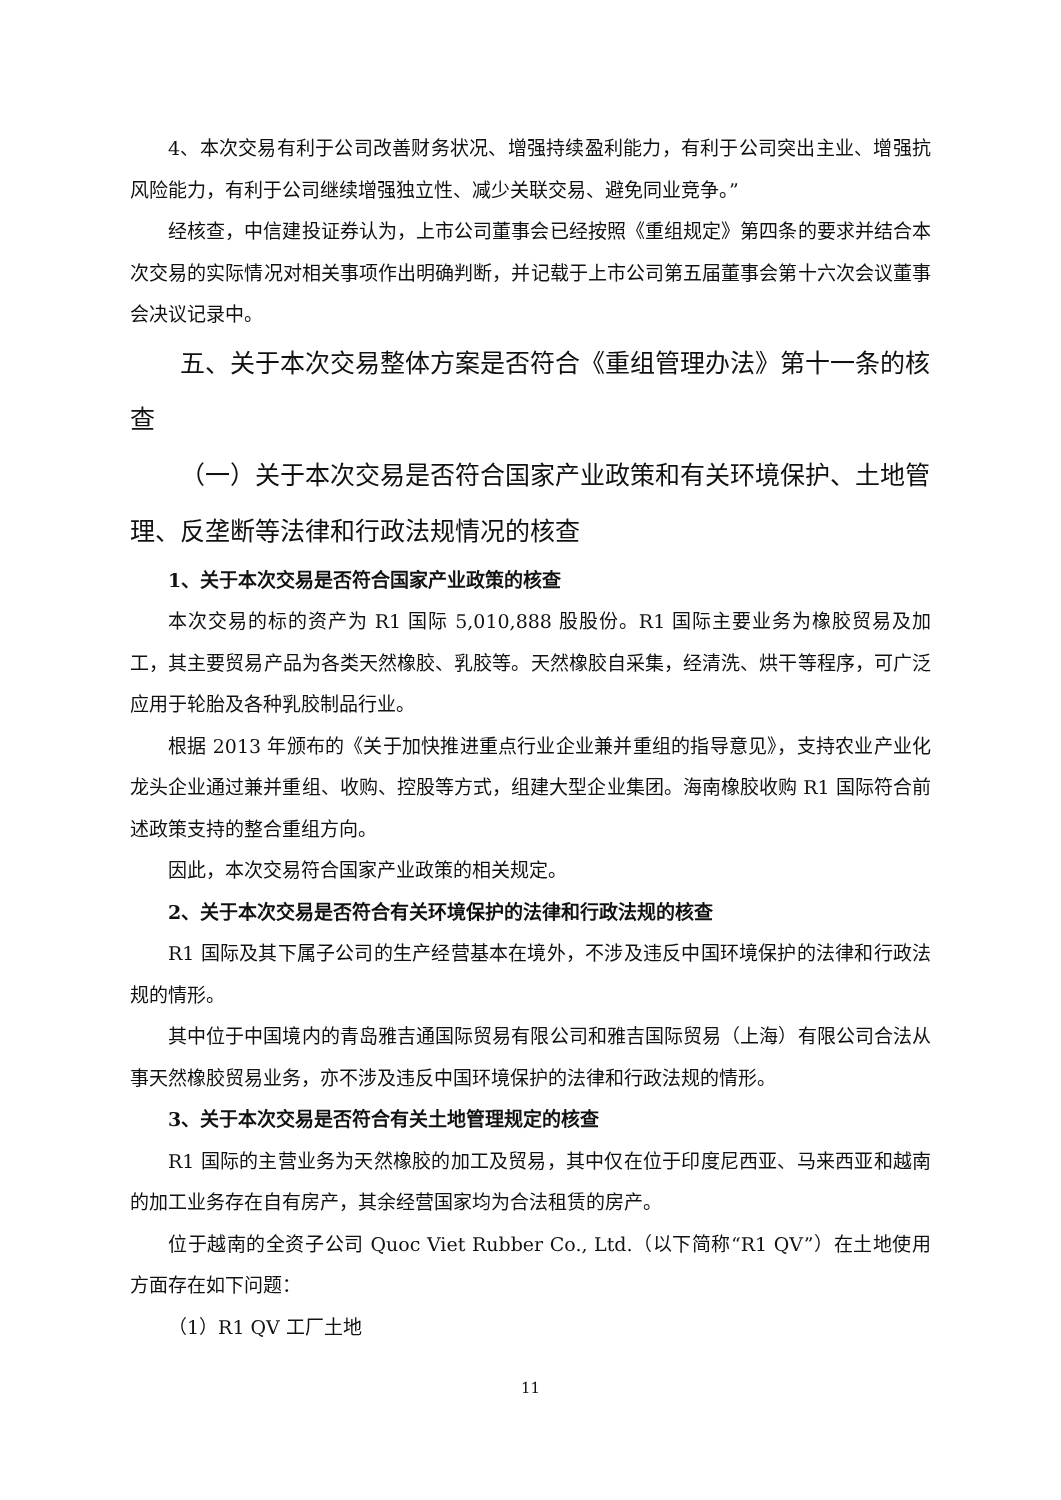4、本次交易有利于公司改善财务状况、增强持续盈利能力，有利于公司突出主业、增强抗风险能力，有利于公司继续增强独立性、减少关联交易、避免同业竞争。”
经核查，中信建投证券认为，上市公司董事会已经按照《重组规定》第四条的要求并结合本次交易的实际情况对相关事项作出明确判断，并记载于上市公司第五届董事会第十六次会议董事会决议记录中。
五、关于本次交易整体方案是否符合《重组管理办法》第十一条的核查
（一）关于本次交易是否符合国家产业政策和有关环境保护、土地管理、反垄断等法律和行政法规情况的核查
1、关于本次交易是否符合国家产业政策的核查
本次交易的标的资产为 R1 国际 5,010,888 股股份。R1 国际主要业务为橡胶贸易及加工，其主要贸易产品为各类天然橡胶、乳胶等。天然橡胶自采集，经清洗、烘干等程序，可广泛应用于轮胎及各种乳胶制品行业。
根据 2013 年颁布的《关于加快推进重点行业企业兼并重组的指导意见》，支持农业产业化龙头企业通过兼并重组、收购、控股等方式，组建大型企业集团。海南橡胶收购 R1 国际符合前述政策支持的整合重组方向。
因此，本次交易符合国家产业政策的相关规定。
2、关于本次交易是否符合有关环境保护的法律和行政法规的核查
R1 国际及其下属子公司的生产经营基本在境外，不涉及违反中国环境保护的法律和行政法规的情形。
其中位于中国境内的青岛雅吉通国际贸易有限公司和雅吉国际贸易（上海）有限公司合法从事天然橡胶贸易业务，亦不涉及违反中国环境保护的法律和行政法规的情形。
3、关于本次交易是否符合有关土地管理规定的核查
R1 国际的主营业务为天然橡胶的加工及贸易，其中仅在位于印度尼西亚、马来西亚和越南的加工业务存在自有房产，其余经营国家均为合法租赁的房产。
位于越南的全资子公司 Quoc Viet Rubber Co., Ltd.（以下简称“R1 QV”）在土地使用方面存在如下问题：
（1）R1 QV 工厂土地
11